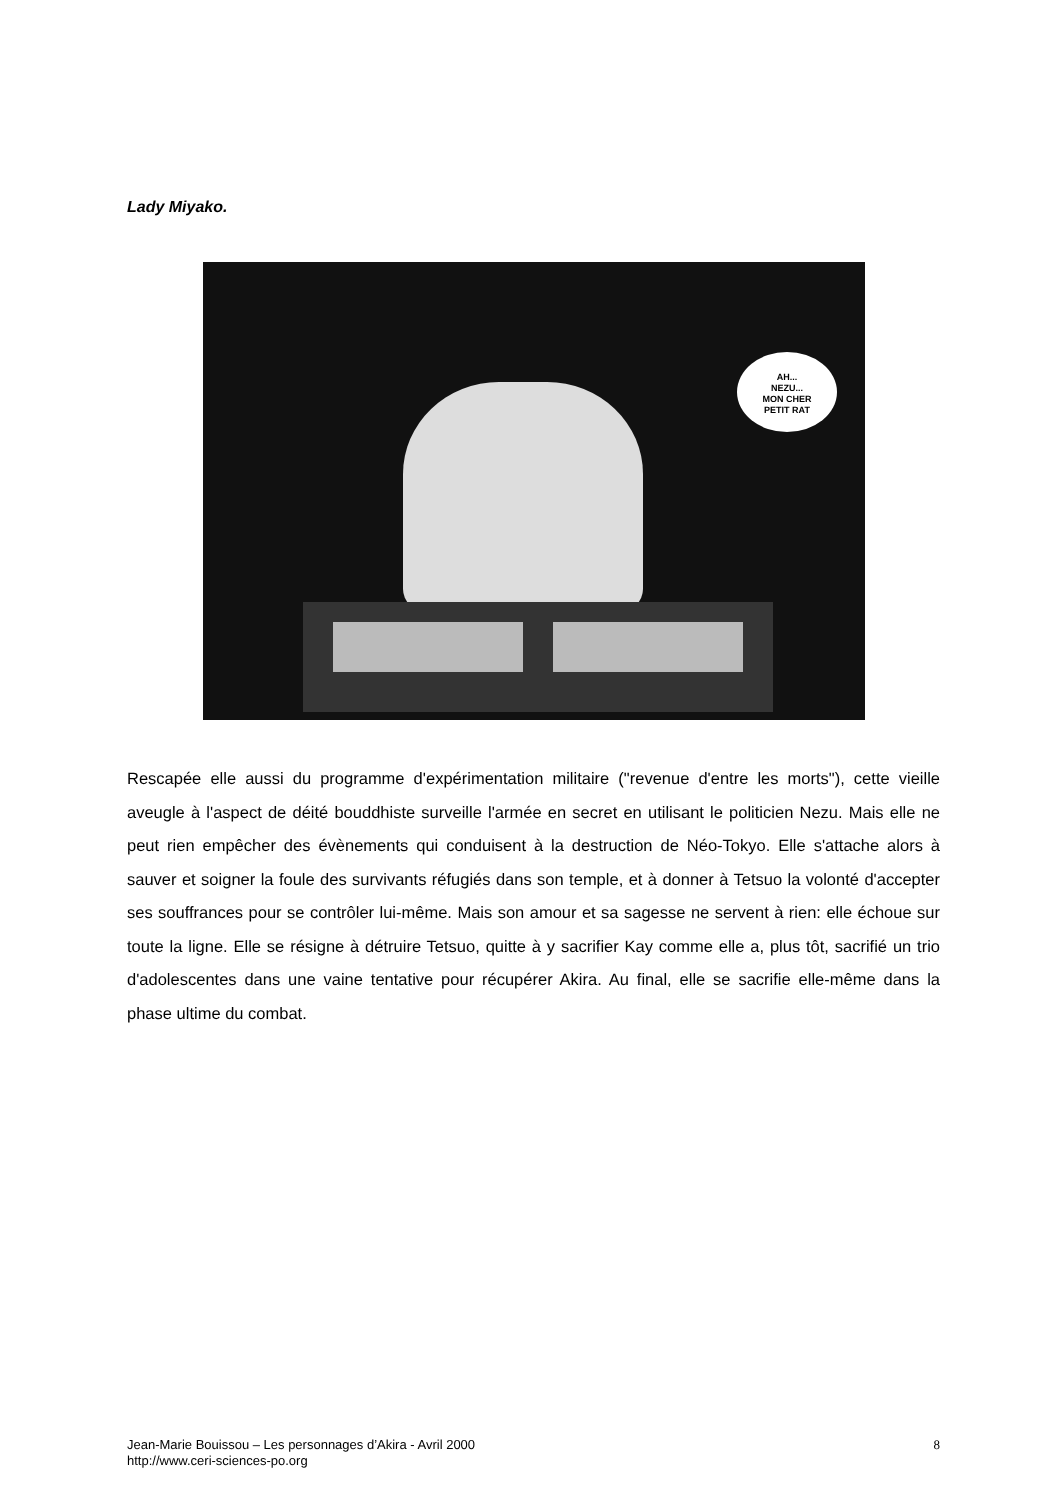Lady Miyako.
AH...
NEZU...
MON CHER
PETIT RAT
Rescapée elle aussi du programme d'expérimentation militaire ("revenue d'entre les morts"), cette vieille aveugle à l'aspect de déité bouddhiste surveille l'armée en secret en utilisant le politicien Nezu. Mais elle ne peut rien empêcher des évènements qui conduisent à la destruction de Néo-Tokyo. Elle s'attache alors à sauver et soigner la foule des survivants réfugiés dans son temple, et à donner à Tetsuo la volonté d'accepter ses souffrances pour se contrôler lui-même. Mais son amour et sa sagesse ne servent à rien: elle échoue sur toute la ligne. Elle se résigne à détruire Tetsuo, quitte à y sacrifier Kay comme elle a, plus tôt, sacrifié un trio d'adolescentes dans une vaine tentative pour récupérer Akira. Au final, elle se sacrifie elle-même dans la phase ultime du combat.
Jean-Marie Bouissou – Les personnages d’Akira - Avril 2000
http://www.ceri-sciences-po.org
8